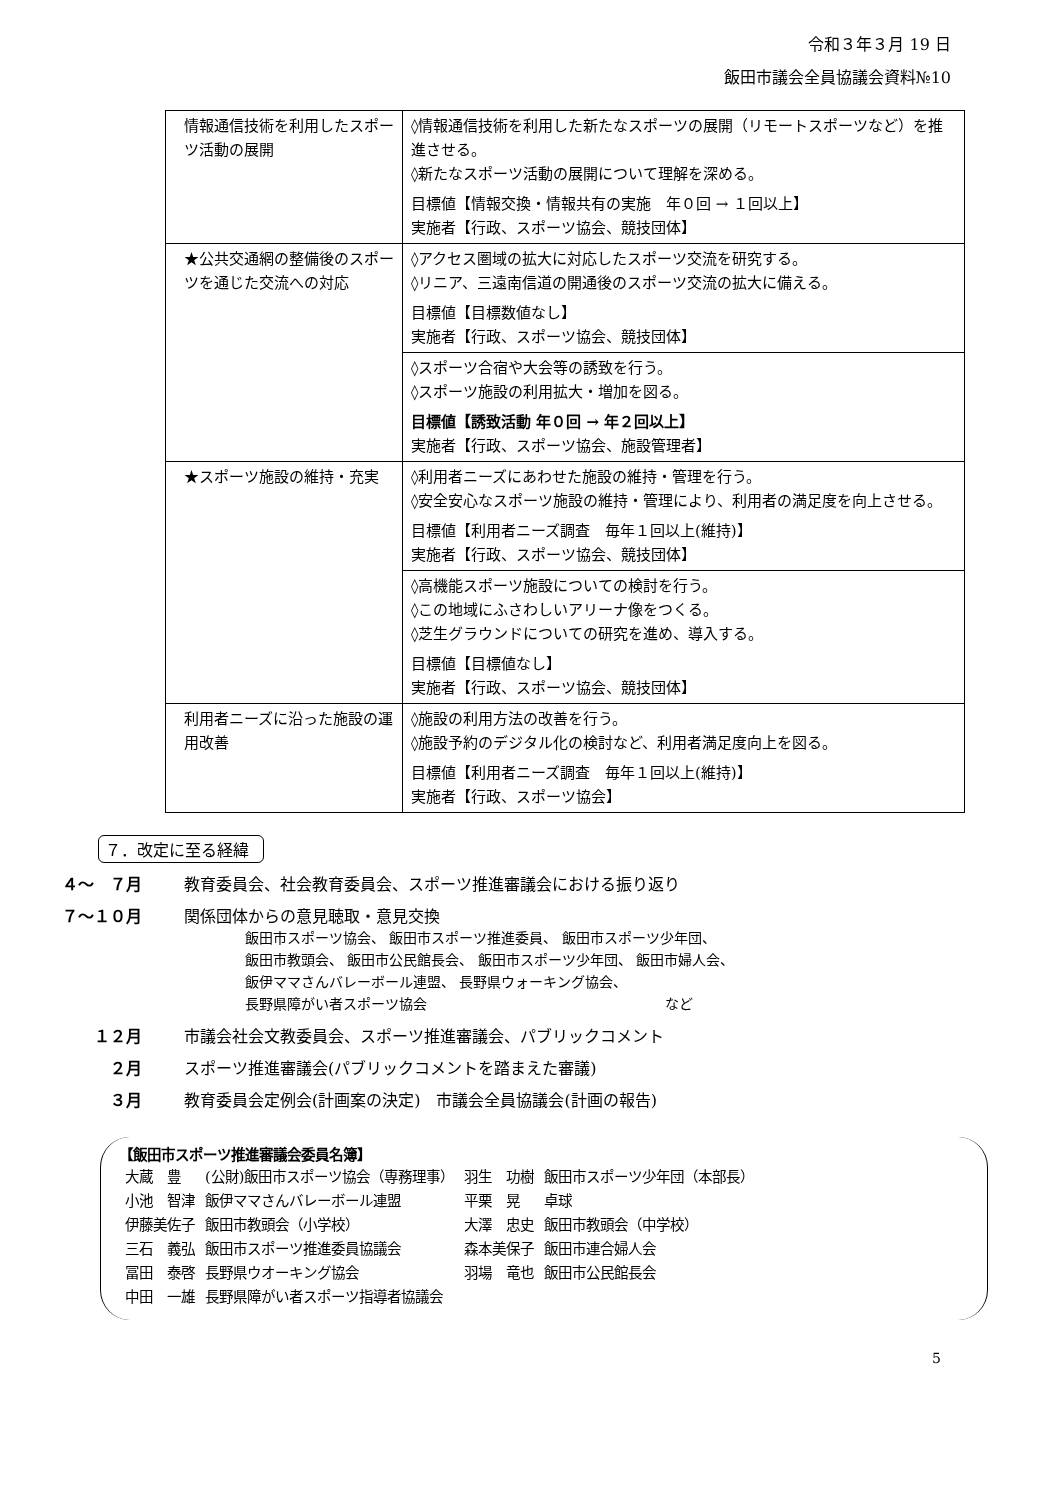令和３年３月 19 日
飯田市議会全員協議会資料№10
| 情報通信技術を利用したスポーツ活動の展開 | ◊情報通信技術を利用した新たなスポーツの展開（リモートスポーツなど）を推進させる。 ◊新たなスポーツ活動の展開について理解を深める。 目標値【情報交換・情報共有の実施 年０回 → １回以上】 実施者【行政、スポーツ協会、競技団体】 |
| ★公共交通網の整備後のスポーツを通じた交流への対応 | ◊アクセス圏域の拡大に対応したスポーツ交流を研究する。 ◊リニア、三遠南信道の開通後のスポーツ交流の拡大に備える。 目標値【目標数値なし】 実施者【行政、スポーツ協会、競技団体】 |
| | ◊スポーツ合宿や大会等の誘致を行う。 ◊スポーツ施設の利用拡大・増加を図る。 目標値【誘致活動 年０回 → 年２回以上】 実施者【行政、スポーツ協会、施設管理者】 |
| ★スポーツ施設の維持・充実 | ◊利用者ニーズにあわせた施設の維持・管理を行う。 ◊安全安心なスポーツ施設の維持・管理により、利用者の満足度を向上させる。 目標値【利用者ニーズ調査 毎年１回以上(維持)】 実施者【行政、スポーツ協会、競技団体】 |
| | ◊高機能スポーツ施設についての検討を行う。 ◊この地域にふさわしいアリーナ像をつくる。 ◊芝生グラウンドについての研究を進め、導入する。 目標値【目標値なし】 実施者【行政、スポーツ協会、競技団体】 |
| 利用者ニーズに沿った施設の運用改善 | ◊施設の利用方法の改善を行う。 ◊施設予約のデジタル化の検討など、利用者満足度向上を図る。 目標値【利用者ニーズ調査 毎年１回以上(維持)】 実施者【行政、スポーツ協会】 |
７．改定に至る経緯
４～　７月 教育委員会、社会教育委員会、スポーツ推進審議会における振り返り
７～１０月 関係団体からの意見聴取・意見交換
飯田市スポーツ協会、 飯田市スポーツ推進委員、 飯田市スポーツ少年団、
飯田市教頭会、 飯田市公民館長会、 飯田市スポーツ少年団、 飯田市婦人会、
飯伊ママさんバレーボール連盟、 長野県ウォーキング協会、
長野県障がい者スポーツ協会　　　　　　　　　　　　　　　　　など
１２月 市議会社会文教委員会、スポーツ推進審議会、パブリックコメント
２月 スポーツ推進審議会(パブリックコメントを踏まえた審議)
３月 教育委員会定例会(計画案の決定)　市議会全員協議会(計画の報告)
【飯田市スポーツ推進審議会委員名簿】
| 大蔵 豊 | (公財)飯田市スポーツ協会（専務理事） | 羽生 功樹 | 飯田市スポーツ少年団（本部長） |
| 小池 智津 | 飯伊ママさんバレーボール連盟 | 平栗 晃 | 卓球 |
| 伊藤美佐子 | 飯田市教頭会（小学校） | 大澤 忠史 | 飯田市教頭会（中学校） |
| 三石 義弘 | 飯田市スポーツ推進委員協議会 | 森本美保子 | 飯田市連合婦人会 |
| 冨田 泰啓 | 長野県ウオーキング協会 | 羽場 竜也 | 飯田市公民館長会 |
| 中田 一雄 | 長野県障がい者スポーツ指導者協議会 | | |
5